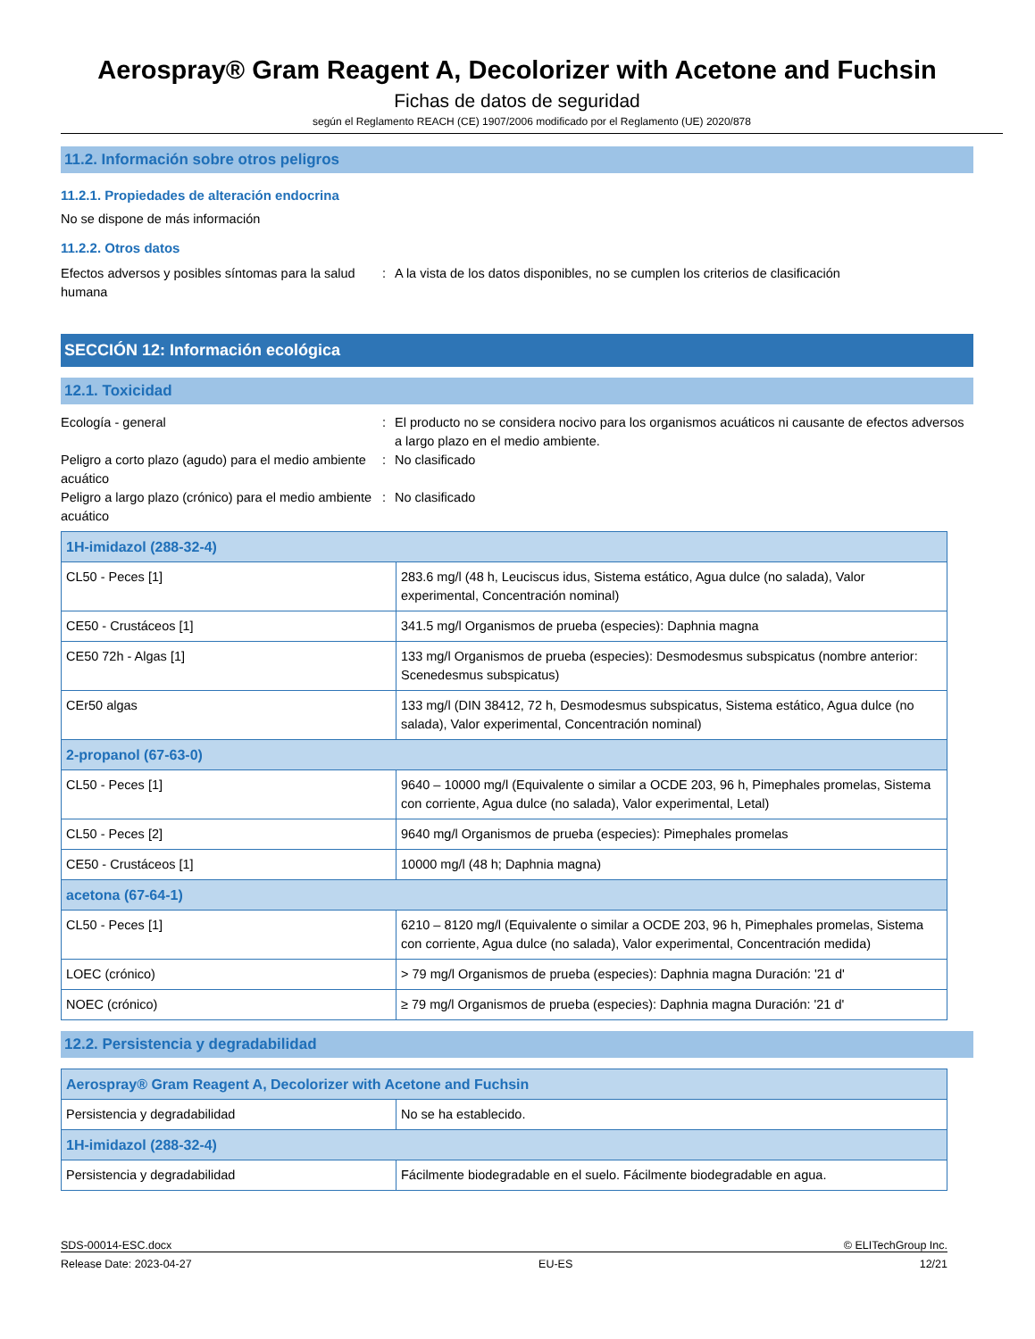Aerospray® Gram Reagent A, Decolorizer with Acetone and Fuchsin
Fichas de datos de seguridad
según el Reglamento REACH (CE) 1907/2006 modificado por el Reglamento (UE) 2020/878
11.2. Información sobre otros peligros
11.2.1. Propiedades de alteración endocrina
No se dispone de más información
11.2.2. Otros datos
Efectos adversos y posibles síntomas para la salud humana
: A la vista de los datos disponibles, no se cumplen los criterios de clasificación
SECCIÓN 12: Información ecológica
12.1. Toxicidad
Ecología - general : El producto no se considera nocivo para los organismos acuáticos ni causante de efectos adversos a largo plazo en el medio ambiente.
Peligro a corto plazo (agudo) para el medio ambiente acuático
: No clasificado
Peligro a largo plazo (crónico) para el medio ambiente acuático
: No clasificado
| 1H-imidazol (288-32-4) | |
| --- | --- |
| CL50 - Peces [1] | 283.6 mg/l (48 h, Leuciscus idus, Sistema estático, Agua dulce (no salada), Valor experimental, Concentración nominal) |
| CE50 - Crustáceos [1] | 341.5 mg/l Organismos de prueba (especies): Daphnia magna |
| CE50 72h - Algas [1] | 133 mg/l Organismos de prueba (especies): Desmodesmus subspicatus (nombre anterior: Scenedesmus subspicatus) |
| CEr50 algas | 133 mg/l (DIN 38412, 72 h, Desmodesmus subspicatus, Sistema estático, Agua dulce (no salada), Valor experimental, Concentración nominal) |
| 2-propanol (67-63-0) | |
| CL50 - Peces [1] | 9640 – 10000 mg/l (Equivalente o similar a OCDE 203, 96 h, Pimephales promelas, Sistema con corriente, Agua dulce (no salada), Valor experimental, Letal) |
| CL50 - Peces [2] | 9640 mg/l Organismos de prueba (especies): Pimephales promelas |
| CE50 - Crustáceos [1] | 10000 mg/l (48 h; Daphnia magna) |
| acetona (67-64-1) | |
| CL50 - Peces [1] | 6210 – 8120 mg/l (Equivalente o similar a OCDE 203, 96 h, Pimephales promelas, Sistema con corriente, Agua dulce (no salada), Valor experimental, Concentración medida) |
| LOEC (crónico) | > 79 mg/l Organismos de prueba (especies): Daphnia magna Duración: '21 d' |
| NOEC (crónico) | ≥ 79 mg/l Organismos de prueba (especies): Daphnia magna Duración: '21 d' |
12.2. Persistencia y degradabilidad
| Aerospray® Gram Reagent A, Decolorizer with Acetone and Fuchsin | |
| --- | --- |
| Persistencia y degradabilidad | No se ha establecido. |
| 1H-imidazol (288-32-4) | |
| Persistencia y degradabilidad | Fácilmente biodegradable en el suelo. Fácilmente biodegradable en agua. |
SDS-00014-ESC.docx © ELITechGroup Inc.
Release Date: 2023-04-27 EU-ES 12/21